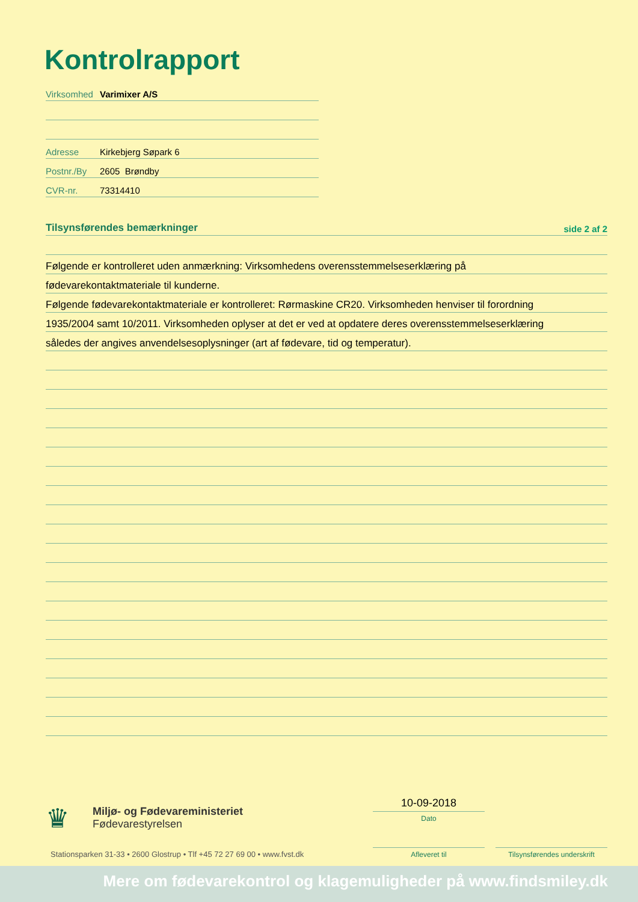Kontrolrapport
Virksomhed Varimixer A/S
Adresse Kirkebjerg Søpark 6
Postnr./By 2605 Brøndby
CVR-nr. 73314410
Tilsynsførendes bemærkninger side 2 af 2
Følgende er kontrolleret uden anmærkning: Virksomhedens overensstemmelseserklæring på
fødevarekontaktmateriale til kunderne.
Følgende fødevarekontaktmateriale er kontrolleret: Rørmaskine CR20. Virksomheden henviser til forordning
1935/2004 samt 10/2011. Virksomheden oplyser at det er ved at opdatere deres overensstemmelseserklæring
således der angives anvendelsesoplysninger (art af fødevare, tid og temperatur).
♛
Miljø- og Fødevareministeriet
Fødevarestyrelsen
Stationsparken 31-33 • 2600 Glostrup • Tlf +45 72 27 69 00 • www.fvst.dk
10-09-2018
Dato
Afleveret til
Tilsynsførendes underskrift
Mere om fødevarekontrol og klagemuligheder på www.findsmiley.dk